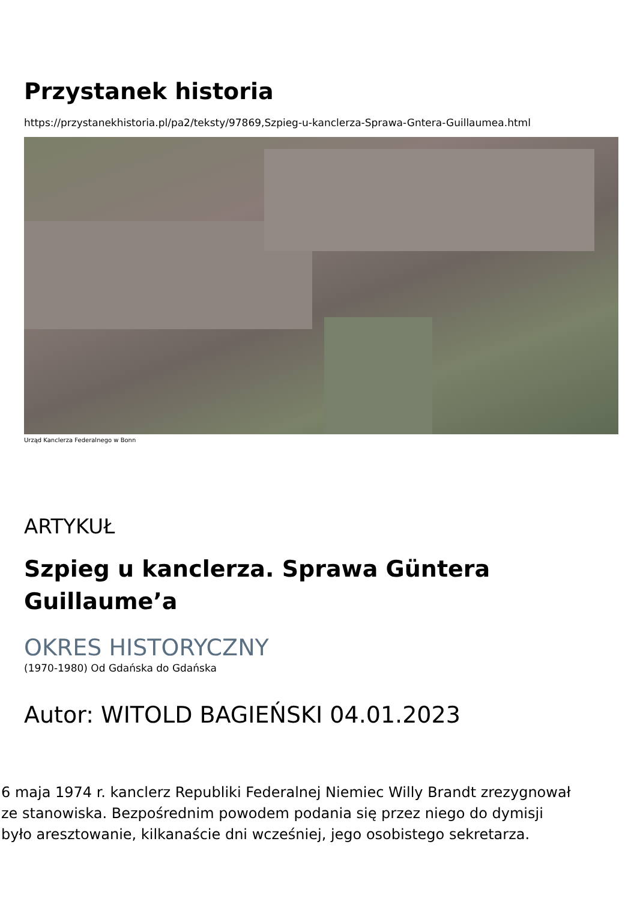Przystanek historia
https://przystanekhistoria.pl/pa2/teksty/97869,Szpieg-u-kanclerza-Sprawa-Gntera-Guillaumea.html
Urząd Kanclerza Federalnego w Bonn
ARTYKUŁ
Szpieg u kanclerza. Sprawa Güntera
Guillaume’a
OKRES HISTORYCZNY
(1970-1980) Od Gdańska do Gdańska
Autor: WITOLD BAGIEŃSKI 04.01.2023
6 maja 1974 r. kanclerz Republiki Federalnej Niemiec Willy Brandt zrezygnował
ze stanowiska. Bezpośrednim powodem podania się przez niego do dymisji
było aresztowanie, kilkanaście dni wcześniej, jego osobistego sekretarza.